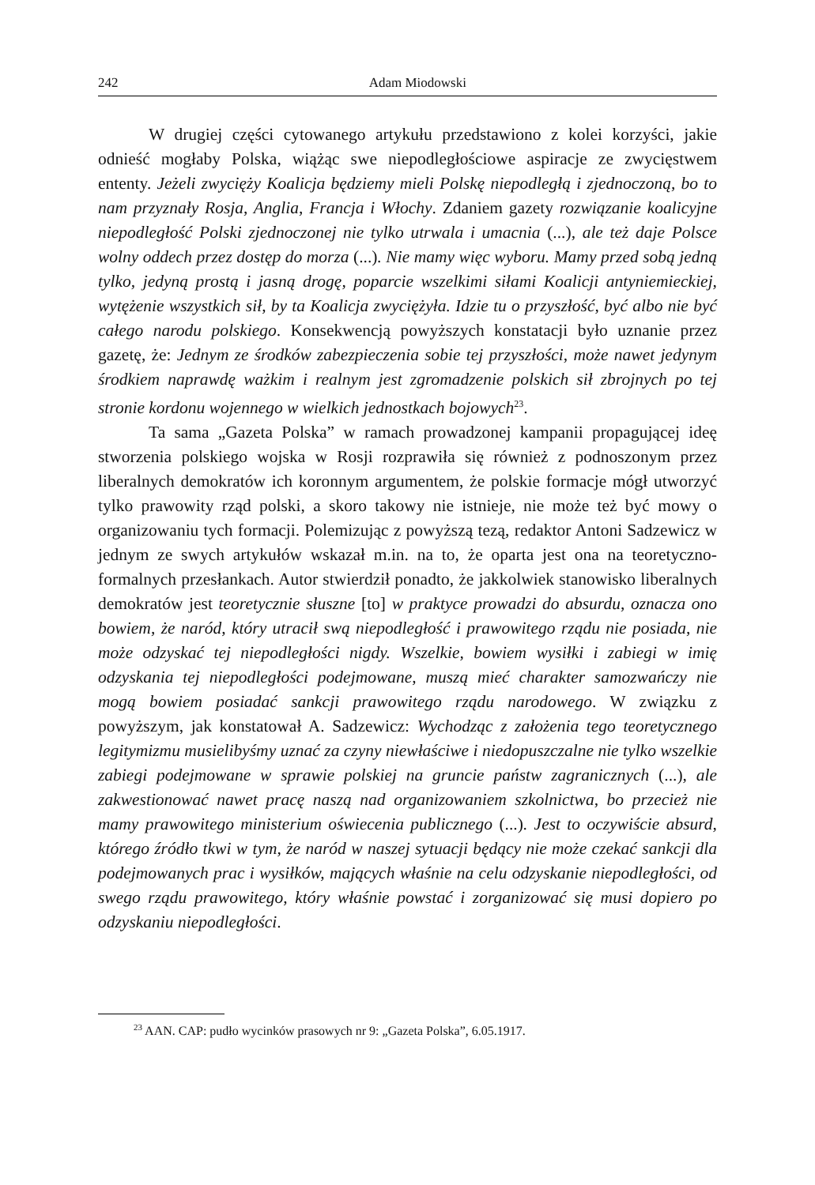242 Adam Miodowski
W drugiej części cytowanego artykułu przedstawiono z kolei korzyści, jakie odnieść mogłaby Polska, wiążąc swe niepodległościowe aspiracje ze zwycięstwem ententy. Jeżeli zwycięży Koalicja będziemy mieli Polskę niepodległą i zjednoczoną, bo to nam przyznały Rosja, Anglia, Francja i Włochy. Zdaniem gazety rozwiązanie koalicyjne niepodległość Polski zjednoczonej nie tylko utrwala i umacnia (...), ale też daje Polsce wolny oddech przez dostęp do morza (...). Nie mamy więc wyboru. Mamy przed sobą jedną tylko, jedyną prostą i jasną drogę, poparcie wszelkimi siłami Koalicji antyniemieckiej, wytężenie wszystkich sił, by ta Koalicja zwyciężyła. Idzie tu o przyszłość, być albo nie być całego narodu polskiego. Konsekwencją powyższych konstatacji było uznanie przez gazetę, że: Jednym ze środków zabezpieczenia sobie tej przyszłości, może nawet jedynym środkiem naprawdę ważkim i realnym jest zgromadzenie polskich sił zbrojnych po tej stronie kordonu wojennego w wielkich jednostkach bojowych<sup>23</sup>.
Ta sama „Gazeta Polska” w ramach prowadzonej kampanii propagującej ideę stworzenia polskiego wojska w Rosji rozprawiła się również z podnoszonym przez liberalnych demokratów ich koronnym argumentem, że polskie formacje mógł utworzyć tylko prawowity rząd polski, a skoro takowy nie istnieje, nie może też być mowy o organizowaniu tych formacji. Polemizując z powyższą tezą, redaktor Antoni Sadzewicz w jednym ze swych artykułów wskazał m.in. na to, że oparta jest ona na teoretyczno-formalnych przesłankach. Autor stwierdził ponadto, że jakkolwiek stanowisko liberalnych demokratów jest teoretycznie słuszne [to] w praktyce prowadzi do absurdu, oznacza ono bowiem, że naród, który utracił swą niepodległość i prawowitego rządu nie posiada, nie może odzyskać tej niepodległości nigdy. Wszelkie, bowiem wysiłki i zabiegi w imię odzyskania tej niepodległości podejmowane, muszą mieć charakter samozwańczy nie mogą bowiem posiadać sankcji prawowitego rządu narodowego. W związku z powyższym, jak konstatował A. Sadzewicz: Wychodząc z założenia tego teoretycznego legitymizmu musielibyśmy uznać za czyny niewłaściwe i niedopuszczalne nie tylko wszelkie zabiegi podejmowane w sprawie polskiej na gruncie państw zagranicznych (...), ale zakwestionować nawet pracę naszą nad organizowaniem szkolnictwa, bo przecież nie mamy prawowitego ministerium oświecenia publicznego (...). Jest to oczywiście absurd, którego źródło tkwi w tym, że naród w naszej sytuacji będący nie może czekać sankcji dla podejmowanych prac i wysiłków, mających właśnie na celu odzyskanie niepodległości, od swego rządu prawowitego, który właśnie powstać i zorganizować się musi dopiero po odzyskaniu niepodległości.
<sup>23</sup> AAN. CAP: pudło wycinków prasowych nr 9: „Gazeta Polska”, 6.05.1917.